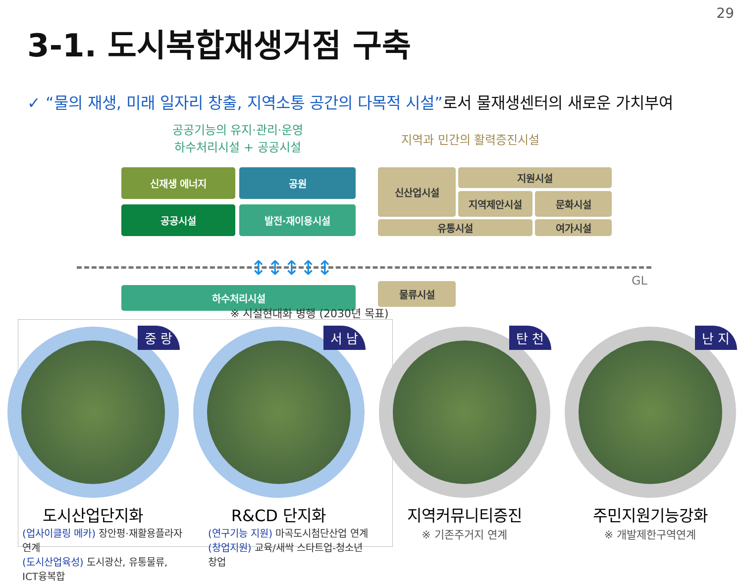29
3-1. 도시복합재생거점 구축
✓ “물의 재생, 미래 일자리 창출, 지역소통 공간의 다목적 시설”로서 물재생센터의 새로운 가치부여
공공기능의 유지·관리·운영
하수처리시설 + 공공시설
지역과 민간의 활력증진시설
신재생 에너지 공원
공공시설 발전·재이용시설
신산업시설 지원시설
지역제안시설 문화시설
유통시설 여가시설
↕↕↕↕↕
GL
하수처리시설 물류시설
※ 시설현대화 병행 (2030년 목표)
중 랑
도시산업단지화
(업사이클링 메카) 장안평·재활용플라자 연계
(도시산업육성) 도시광산, 유통물류, ICT융복합
서 남
R&CD 단지화
(연구기능 지원) 마곡도시첨단산업 연계
(창업지원) 교육/새싹 스타트업-청소년창업
탄 천
지역커뮤니티증진
※ 기존주거지 연계
난 지
주민지원기능강화
※ 개발제한구역연계